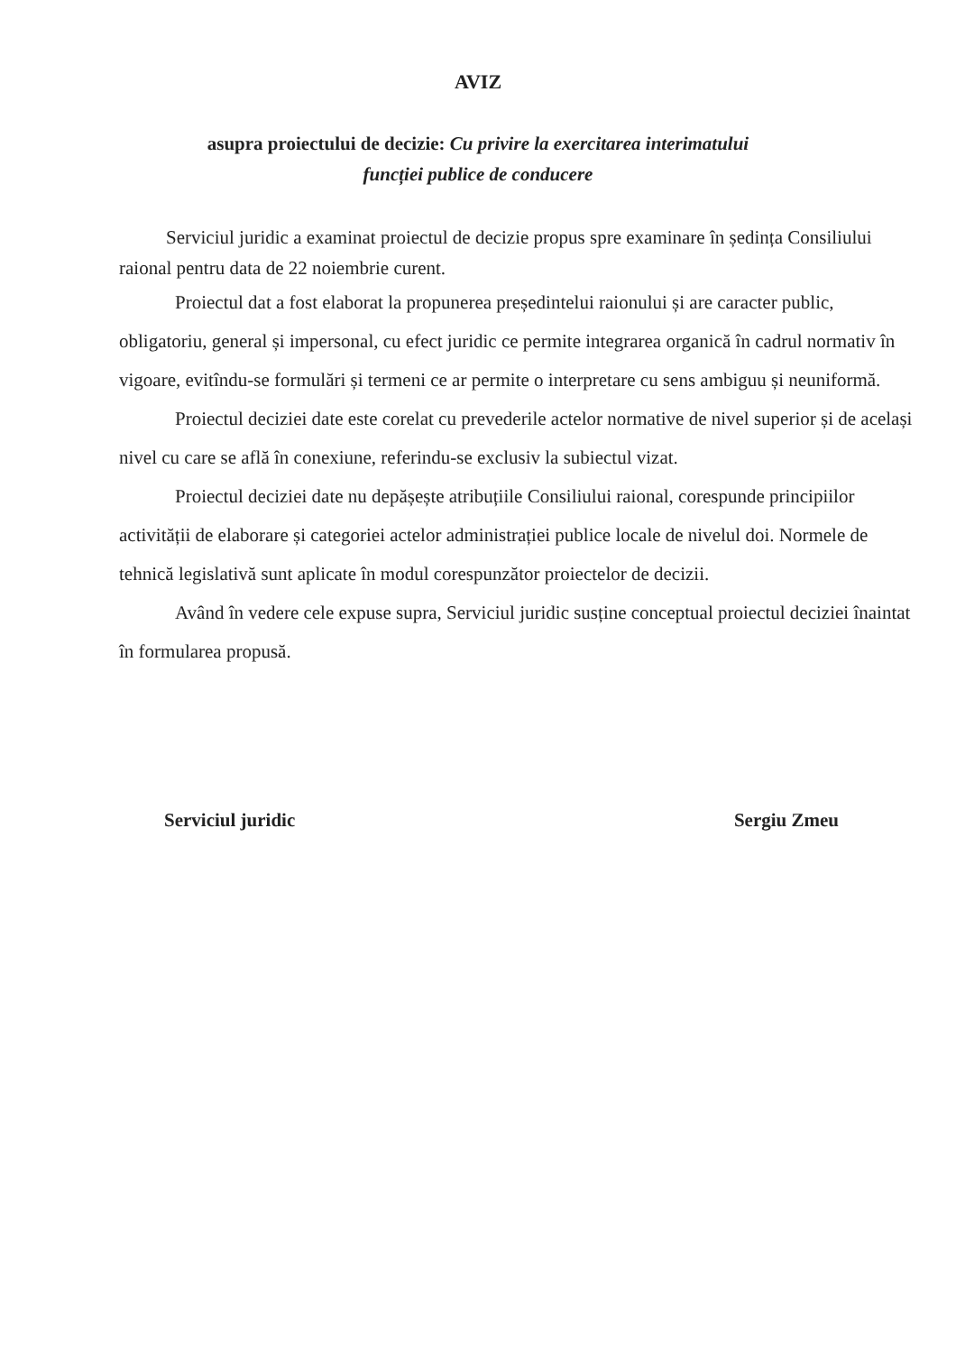AVIZ
asupra proiectului de decizie: Cu privire la exercitarea interimatului
funcției publice de conducere
Serviciul juridic a examinat proiectul de decizie propus spre examinare în ședința Consiliului raional pentru data de 22 noiembrie curent.
Proiectul dat a fost elaborat la propunerea președintelui raionului și are caracter public, obligatoriu, general și impersonal, cu efect juridic ce permite integrarea organică în cadrul normativ în vigoare, evitîndu-se formulări și termeni ce ar permite o interpretare cu sens ambiguu și neuniformă.
Proiectul deciziei date este corelat cu prevederile actelor normative de nivel superior și de același nivel cu care se află în conexiune, referindu-se exclusiv la subiectul vizat.
Proiectul deciziei date nu depășește atribuțiile Consiliului raional, corespunde principiilor activității de elaborare și categoriei actelor administrației publice locale de nivelul doi. Normele de tehnică legislativă sunt aplicate în modul corespunzător proiectelor de decizii.
Având în vedere cele expuse supra, Serviciul juridic susține conceptual proiectul deciziei înaintat în formularea propusă.
Serviciul juridic Sergiu Zmeu